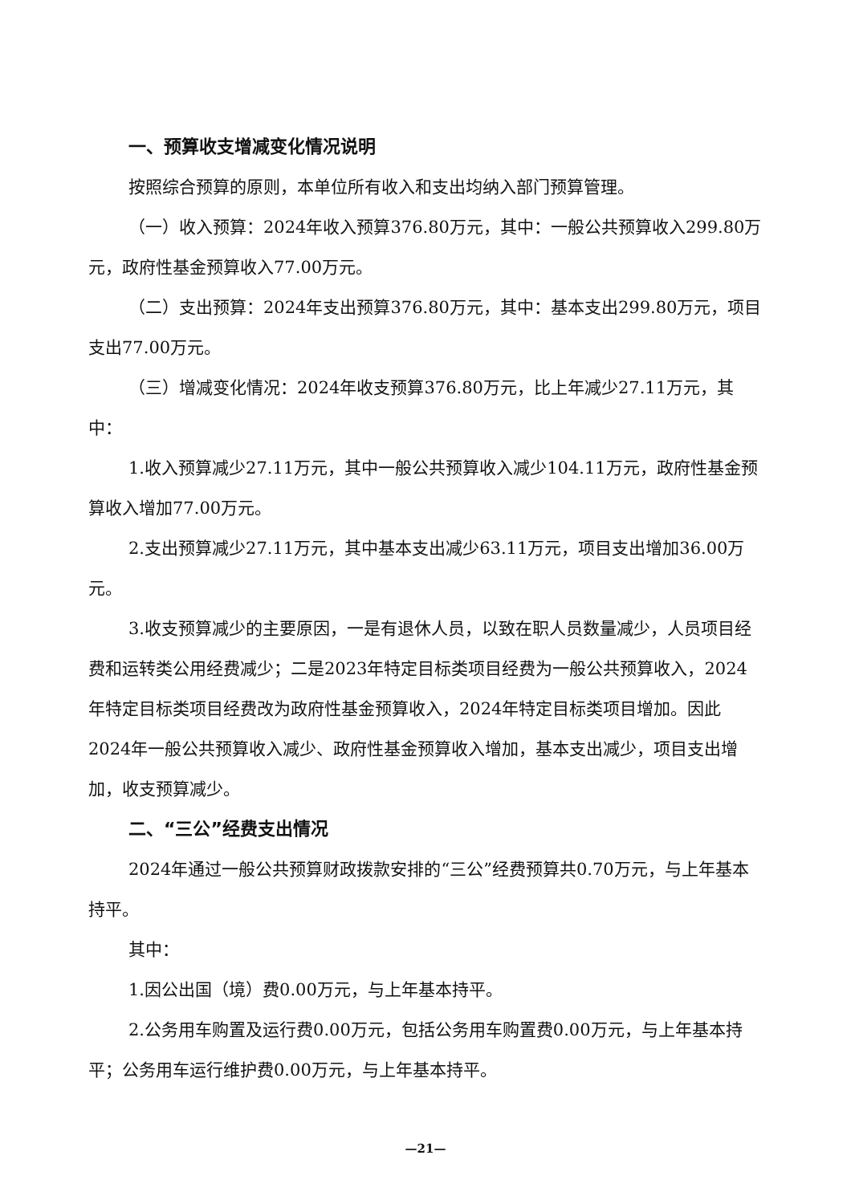一、预算收支增减变化情况说明
按照综合预算的原则，本单位所有收入和支出均纳入部门预算管理。
（一）收入预算：2024年收入预算376.80万元，其中：一般公共预算收入299.80万元，政府性基金预算收入77.00万元。
（二）支出预算：2024年支出预算376.80万元，其中：基本支出299.80万元，项目支出77.00万元。
（三）增减变化情况：2024年收支预算376.80万元，比上年减少27.11万元，其中：
1.收入预算减少27.11万元，其中一般公共预算收入减少104.11万元，政府性基金预算收入增加77.00万元。
2.支出预算减少27.11万元，其中基本支出减少63.11万元，项目支出增加36.00万元。
3.收支预算减少的主要原因，一是有退休人员，以致在职人员数量减少，人员项目经费和运转类公用经费减少；二是2023年特定目标类项目经费为一般公共预算收入，2024年特定目标类项目经费改为政府性基金预算收入，2024年特定目标类项目增加。因此2024年一般公共预算收入减少、政府性基金预算收入增加，基本支出减少，项目支出增加，收支预算减少。
二、“三公”经费支出情况
2024年通过一般公共预算财政拨款安排的“三公”经费预算共0.70万元，与上年基本持平。
其中：
1.因公出国（境）费0.00万元，与上年基本持平。
2.公务用车购置及运行费0.00万元，包括公务用车购置费0.00万元，与上年基本持平；公务用车运行维护费0.00万元，与上年基本持平。
—21—